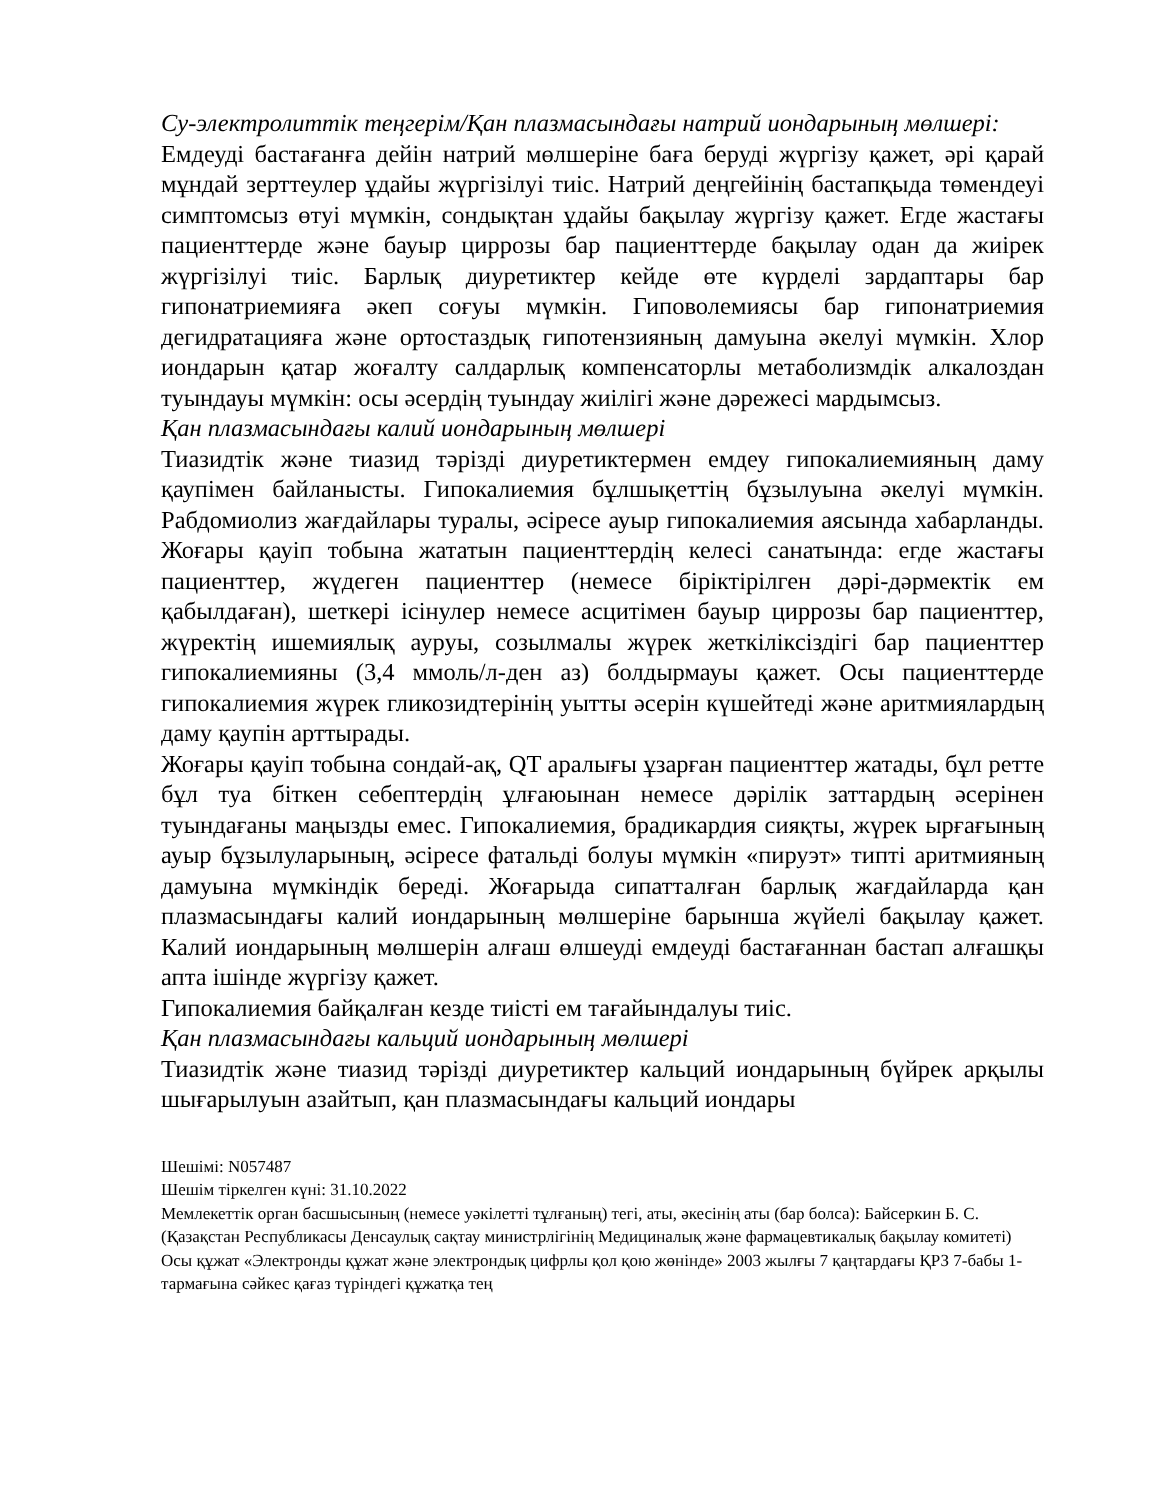Су-электролиттік теңгерім/Қан плазмасындағы натрий иондарының мөлшері:
Емдеуді бастағанға дейін натрий мөлшеріне баға беруді жүргізу қажет, әрі қарай мұндай зерттеулер ұдайы жүргізілуі тиіс. Натрий деңгейінің бастапқыда төмендеуі симптомсыз өтуі мүмкін, сондықтан ұдайы бақылау жүргізу қажет. Егде жастағы пациенттерде және бауыр циррозы бар пациенттерде бақылау одан да жиірек жүргізілуі тиіс. Барлық диуретиктер кейде өте күрделі зардаптары бар гипонатриемияға әкеп соғуы мүмкін. Гиповолемиясы бар гипонатриемия дегидратацияға және ортостаздық гипотензияның дамуына әкелуі мүмкін. Хлор иондарын қатар жоғалту салдарлық компенсаторлы метаболизмдік алкалоздан туындауы мүмкін: осы әсердің туындау жиілігі және дәрежесі мардымсыз.
Қан плазмасындағы калий иондарының мөлшері
Тиазидтік және тиазид тәрізді диуретиктермен емдеу гипокалиемияның даму қаупімен байланысты. Гипокалиемия бұлшықеттің бұзылуына әкелуі мүмкін. Рабдомиолиз жағдайлары туралы, әсіресе ауыр гипокалиемия аясында хабарланды. Жоғары қауіп тобына жататын пациенттердің келесі санатында: егде жастағы пациенттер, жүдеген пациенттер (немесе біріктірілген дәрі-дәрмектік ем қабылдаған), шеткері ісінулер немесе асцитімен бауыр циррозы бар пациенттер, жүректің ишемиялық ауруы, созылмалы жүрек жеткіліксіздігі бар пациенттер гипокалиемияны (3,4 ммоль/л-ден аз) болдырмауы қажет. Осы пациенттерде гипокалиемия жүрек гликозидтерінің уытты әсерін күшейтеді және аритмиялардың даму қаупін арттырады.
Жоғары қауіп тобына сондай-ақ, QT аралығы ұзарған пациенттер жатады, бұл ретте бұл туа біткен себептердің ұлғаюынан немесе дәрілік заттардың әсерінен туындағаны маңызды емес. Гипокалиемия, брадикардия сияқты, жүрек ырғағының ауыр бұзылуларының, әсіресе фатальді болуы мүмкін «пируэт» типті аритмияның дамуына мүмкіндік береді. Жоғарыда сипатталған барлық жағдайларда қан плазмасындағы калий иондарының мөлшеріне барынша жүйелі бақылау қажет. Калий иондарының мөлшерін алғаш өлшеуді емдеуді бастағаннан бастап алғашқы апта ішінде жүргізу қажет.
Гипокалиемия байқалған кезде тиісті ем тағайындалуы тиіс.
Қан плазмасындағы кальций иондарының мөлшері
Тиазидтік және тиазид тәрізді диуретиктер кальций иондарының бүйрек арқылы шығарылуын азайтып, қан плазмасындағы кальций иондары
Шешімі: N057487
Шешім тіркелген күні: 31.10.2022
Мемлекеттік орган басшысының (немесе уәкілетті тұлғаның) тегі, аты, әкесінің аты (бар болса): Байсеркин Б. С.
(Қазақстан Республикасы Денсаулық сақтау министрлігінің Медициналық және фармацевтикалық бақылау комитеті)
Осы құжат «Электронды құжат және электрондық цифрлы қол қою жөнінде» 2003 жылғы 7 қаңтардағы ҚРЗ 7-бабы 1-тармағына сәйкес қағаз түріндегі құжатқа тең